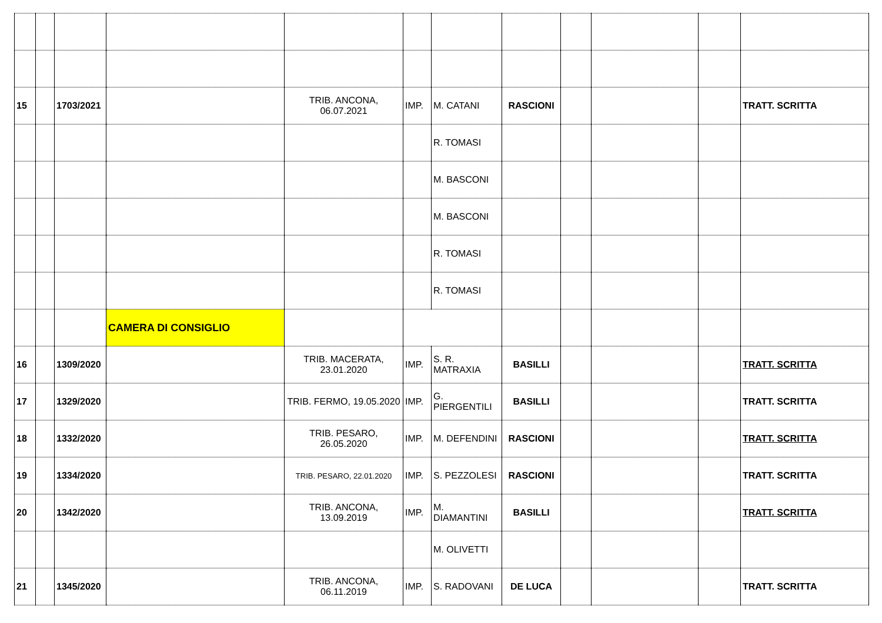| 15 | | 1703/2021 | | TRIB. ANCONA, 06.07.2021 | IMP. | M. CATANI | RASCIONI | | | | TRATT. SCRITTA |
| | | | | | | R. TOMASI | | | | | |
| | | | | | | M. BASCONI | | | | | |
| | | | | | | M. BASCONI | | | | | |
| | | | | | | R. TOMASI | | | | | |
| | | | | | | R. TOMASI | | | | | |
| | | | CAMERA DI CONSIGLIO | | | | | | | | |
| 16 | | 1309/2020 | | TRIB. MACERATA, 23.01.2020 | IMP. | S. R. MATRAXIA | BASILLI | | | | TRATT. SCRITTA |
| 17 | | 1329/2020 | | TRIB. FERMO, 19.05.2020 | IMP. | G. PIERGENTILI | BASILLI | | | | TRATT. SCRITTA |
| 18 | | 1332/2020 | | TRIB. PESARO, 26.05.2020 | IMP. | M. DEFENDINI | RASCIONI | | | | TRATT. SCRITTA |
| 19 | | 1334/2020 | | TRIB. PESARO, 22.01.2020 | IMP. | S. PEZZOLESI | RASCIONI | | | | TRATT. SCRITTA |
| 20 | | 1342/2020 | | TRIB. ANCONA, 13.09.2019 | IMP. | M. DIAMANTINI | BASILLI | | | | TRATT. SCRITTA |
| | | | | | | M. OLIVETTI | | | | | |
| 21 | | 1345/2020 | | TRIB. ANCONA, 06.11.2019 | IMP. | S. RADOVANI | DE LUCA | | | | TRATT. SCRITTA |